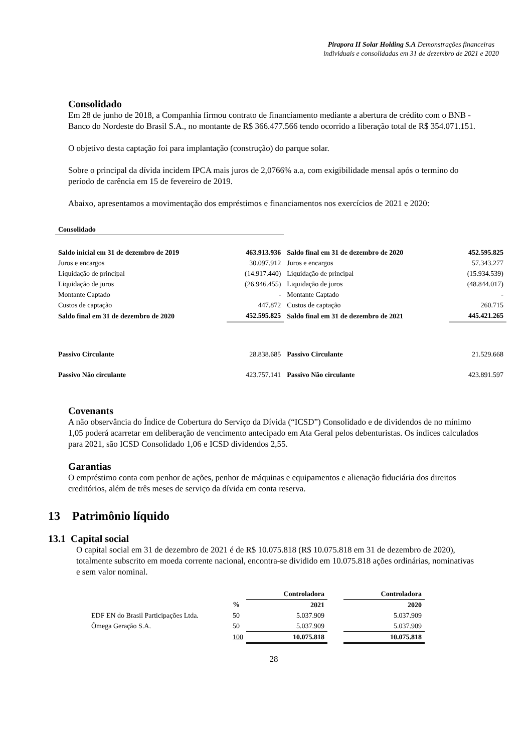Pirapora II Solar Holding S.A Demonstrações financeiras individuais e consolidadas em 31 de dezembro de 2021 e 2020
Consolidado
Em 28 de junho de 2018, a Companhia firmou contrato de financiamento mediante a abertura de crédito com o BNB - Banco do Nordeste do Brasil S.A., no montante de R$ 366.477.566 tendo ocorrido a liberação total de R$ 354.071.151.
O objetivo desta captação foi para implantação (construção) do parque solar.
Sobre o principal da dívida incidem IPCA mais juros de 2,0766% a.a, com exigibilidade mensal após o termino do período de carência em 15 de fevereiro de 2019.
Abaixo, apresentamos a movimentação dos empréstimos e financiamentos nos exercícios de 2021 e 2020:
| Consolidado | | | |
| Saldo inicial em 31 de dezembro de 2019 | 463.913.936 | Saldo final em 31 de dezembro de 2020 | 452.595.825 |
| Juros e encargos | 30.097.912 | Juros e encargos | 57.343.277 |
| Liquidação de principal | (14.917.440) | Liquidação de principal | (15.934.539) |
| Liquidação de juros | (26.946.455) | Liquidação de juros | (48.844.017) |
| Montante Captado | - | Montante Captado | - |
| Custos de captação | 447.872 | Custos de captação | 260.715 |
| Saldo final em 31 de dezembro de 2020 | 452.595.825 | Saldo final em 31 de dezembro de 2021 | 445.421.265 |
| Passivo Circulante | 28.838.685 | Passivo Circulante | 21.529.668 |
| Passivo Não circulante | 423.757.141 | Passivo Não circulante | 423.891.597 |
Covenants
A não observância do Índice de Cobertura do Serviço da Dívida (“ICSD”) Consolidado e de dividendos de no mínimo 1,05 poderá acarretar em deliberação de vencimento antecipado em Ata Geral pelos debenturistas. Os índices calculados para 2021, são ICSD Consolidado 1,06 e ICSD dividendos 2,55.
Garantias
O empréstimo conta com penhor de ações, penhor de máquinas e equipamentos e alienação fiduciária dos direitos creditórios, além de três meses de serviço da dívida em conta reserva.
13 Patrimônio líquido
13.1 Capital social
O capital social em 31 de dezembro de 2021 é de R$ 10.075.818 (R$ 10.075.818 em 31 de dezembro de 2020), totalmente subscrito em moeda corrente nacional, encontra-se dividido em 10.075.818 ações ordinárias, nominativas e sem valor nominal.
| | | Controladora | | Controladora |
| | % | 2021 | | 2020 |
| EDF EN do Brasil Participações Ltda. | 50 | 5.037.909 | | 5.037.909 |
| Õmega Geração S.A. | 50 | 5.037.909 | | 5.037.909 |
| | 100 | 10.075.818 | | 10.075.818 |
28